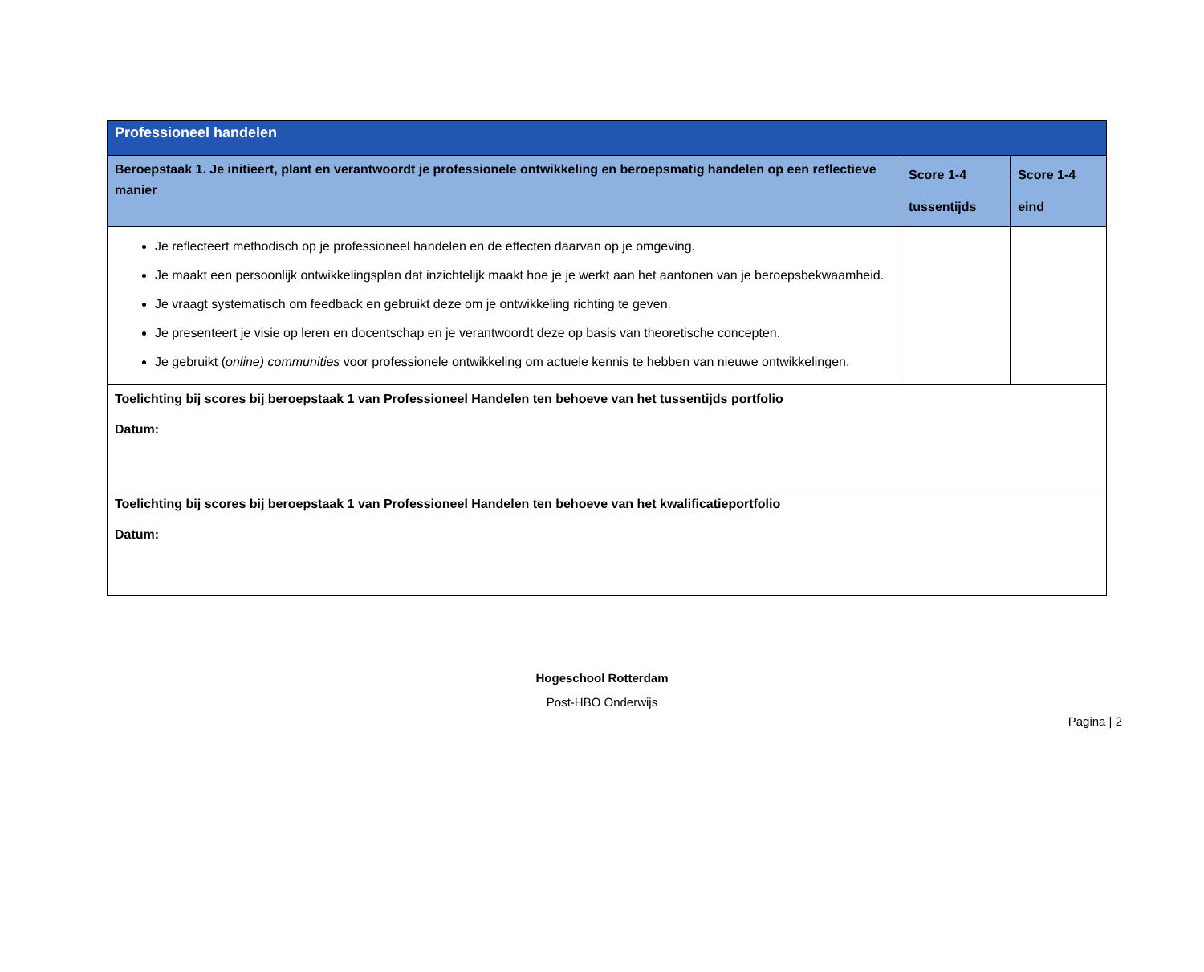| Professioneel handelen | | |
| Beroepstaak 1. Je initieert, plant en verantwoordt je professionele ontwikkeling en beroepsmatig handelen op een reflectieve manier | Score 1-4 tussentijds | Score 1-4 eind |
| Je reflecteert methodisch op je professioneel handelen en de effecten daarvan op je omgeving. Je maakt een persoonlijk ontwikkelingsplan dat inzichtelijk maakt hoe je je werkt aan het aantonen van je beroepsbekwaamheid. Je vraagt systematisch om feedback en gebruikt deze om je ontwikkeling richting te geven. Je presenteert je visie op leren en docentschap en je verantwoordt deze op basis van theoretische concepten. Je gebruikt ( online) communities voor professionele ontwikkeling om actuele kennis te hebben van nieuwe ontwikkelingen. | | |
| Toelichting bij scores bij beroepstaak 1 van Professioneel Handelen ten behoeve van het tussentijds portfolio Datum: | | |
| Toelichting bij scores bij beroepstaak 1 van Professioneel Handelen ten behoeve van het kwalificatieportfolio Datum: | | |
Hogeschool Rotterdam
Post-HBO Onderwijs
Pagina | 2